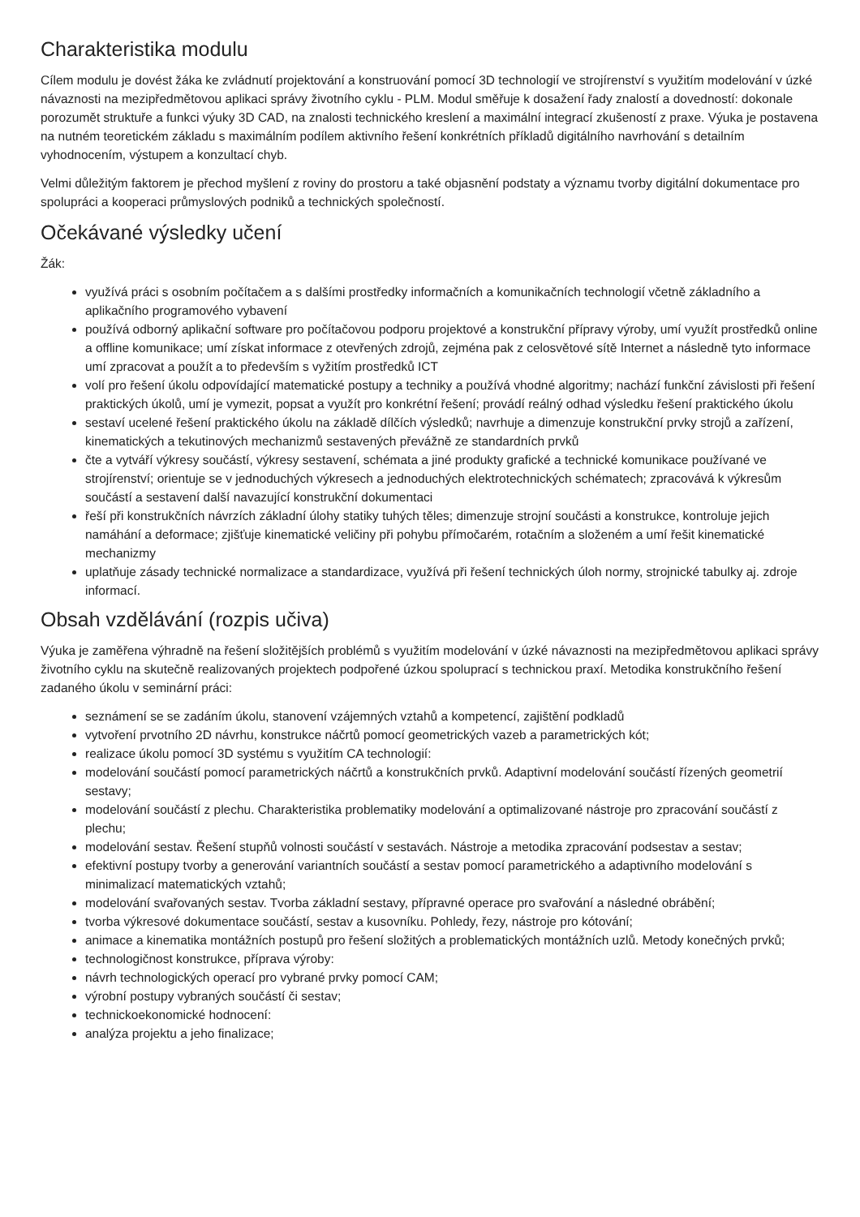Charakteristika modulu
Cílem modulu je dovést žáka ke zvládnutí projektování a konstruování pomocí 3D technologií ve strojírenství s využitím modelování v úzké návaznosti na mezipředmětovou aplikaci správy životního cyklu - PLM. Modul směřuje k dosažení řady znalostí a dovedností: dokonale porozumět struktuře a funkci výuky 3D CAD, na znalosti technického kreslení a maximální integrací zkušeností z praxe. Výuka je postavena na nutném teoretickém základu s maximálním podílem aktivního řešení konkrétních příkladů digitálního navrhování s detailním vyhodnocením, výstupem a konzultací chyb.
Velmi důležitým faktorem je přechod myšlení z roviny do prostoru a také objasnění podstaty a významu tvorby digitální dokumentace pro spolupráci a kooperaci průmyslových podniků a technických společností.
Očekávané výsledky učení
Žák:
využívá práci s osobním počítačem a s dalšími prostředky informačních a komunikačních technologií včetně základního a aplikačního programového vybavení
používá odborný aplikační software pro počítačovou podporu projektové a konstrukční přípravy výroby, umí využít prostředků online a offline komunikace; umí získat informace z otevřených zdrojů, zejména pak z celosvětové sítě Internet a následně tyto informace umí zpracovat a použít a to především s vyžitím prostředků ICT
volí pro řešení úkolu odpovídající matematické postupy a techniky a používá vhodné algoritmy; nachází funkční závislosti při řešení praktických úkolů, umí je vymezit, popsat a využít pro konkrétní řešení; provádí reálný odhad výsledku řešení praktického úkolu
sestaví ucelené řešení praktického úkolu na základě dílčích výsledků; navrhuje a dimenzuje konstrukční prvky strojů a zařízení, kinematických a tekutinových mechanizmů sestavených převážně ze standardních prvků
čte a vytváří výkresy součástí, výkresy sestavení, schémata a jiné produkty grafické a technické komunikace používané ve strojírenství; orientuje se v jednoduchých výkresech a jednoduchých elektrotechnických schématech; zpracovává k výkresům součástí a sestavení další navazující konstrukční dokumentaci
řeší při konstrukčních návrzích základní úlohy statiky tuhých těles; dimenzuje strojní součásti a konstrukce, kontroluje jejich namáhání a deformace; zjišťuje kinematické veličiny při pohybu přímočarém, rotačním a složeném a umí řešit kinematické mechanizmy
uplatňuje zásady technické normalizace a standardizace, využívá při řešení technických úloh normy, strojnické tabulky aj. zdroje informací.
Obsah vzdělávání (rozpis učiva)
Výuka je zaměřena výhradně na řešení složitějších problémů s využitím modelování v úzké návaznosti na mezipředmětovou aplikaci správy životního cyklu na skutečně realizovaných projektech podpořené úzkou spoluprací s technickou praxí. Metodika konstrukčního řešení zadaného úkolu v seminární práci:
seznámení se se zadáním úkolu, stanovení vzájemných vztahů a kompetencí, zajištění podkladů
vytvoření prvotního 2D návrhu, konstrukce náčrtů pomocí geometrických vazeb a parametrických kót;
realizace úkolu pomocí 3D systému s využitím CA technologií:
modelování součástí pomocí parametrických náčrtů a konstrukčních prvků. Adaptivní modelování součástí řízených geometrií sestavy;
modelování součástí z plechu. Charakteristika problematiky modelování a optimalizované nástroje pro zpracování součástí z plechu;
modelování sestav. Řešení stupňů volnosti součástí v sestavách. Nástroje a metodika zpracování podsestav a sestav;
efektivní postupy tvorby a generování variantních součástí a sestav pomocí parametrického a adaptivního modelování s minimalizací matematických vztahů;
modelování svařovaných sestav. Tvorba základní sestavy, přípravné operace pro svařování a následné obrábění;
tvorba výkresové dokumentace součástí, sestav a kusovníku. Pohledy, řezy, nástroje pro kótování;
animace a kinematika montážních postupů pro řešení složitých a problematických montážních uzlů. Metody konečných prvků;
technologičnost konstrukce, příprava výroby:
návrh technologických operací pro vybrané prvky pomocí CAM;
výrobní postupy vybraných součástí či sestav;
technickoekonomické hodnocení:
analýza projektu a jeho finalizace;